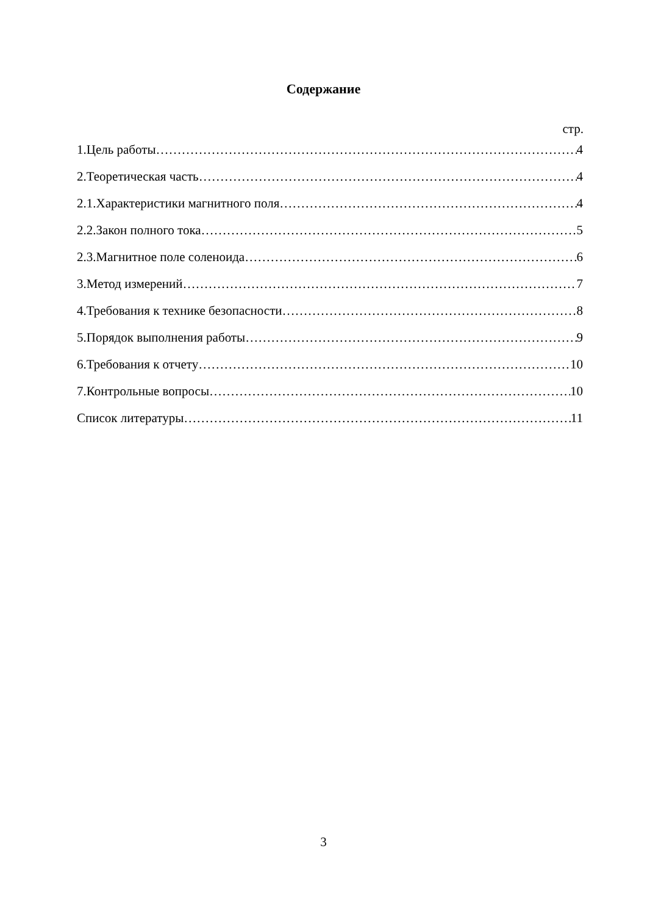Содержание
стр.
1.Цель работы 4
2.Теоретическая часть 4
2.1.Характеристики магнитного поля 4
2.2.Закон полного тока 5
2.3.Магнитное поле соленоида 6
3.Метод измерений 7
4.Требования к технике безопасности 8
5.Порядок выполнения работы 9
6.Требования к отчету 10
7.Контрольные вопросы 10
Список литературы 11
3